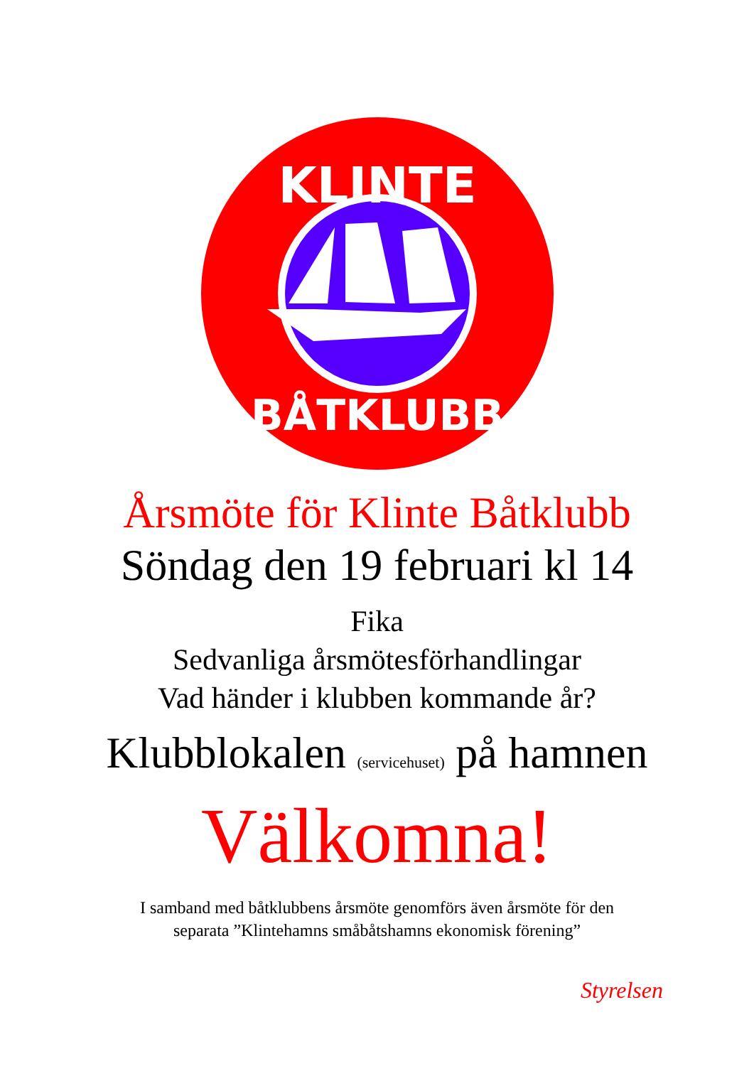KLINTE
BÅTKLUBB
Årsmöte för Klinte Båtklubb
Söndag den 19 februari kl 14
Fika
Sedvanliga årsmötesförhandlingar
Vad händer i klubben kommande år?
Klubblokalen (servicehuset) på hamnen
Välkomna!
I samband med båtklubbens årsmöte genomförs även årsmöte för den
separata ”Klintehamns småbåtshamns ekonomisk förening”
Styrelsen